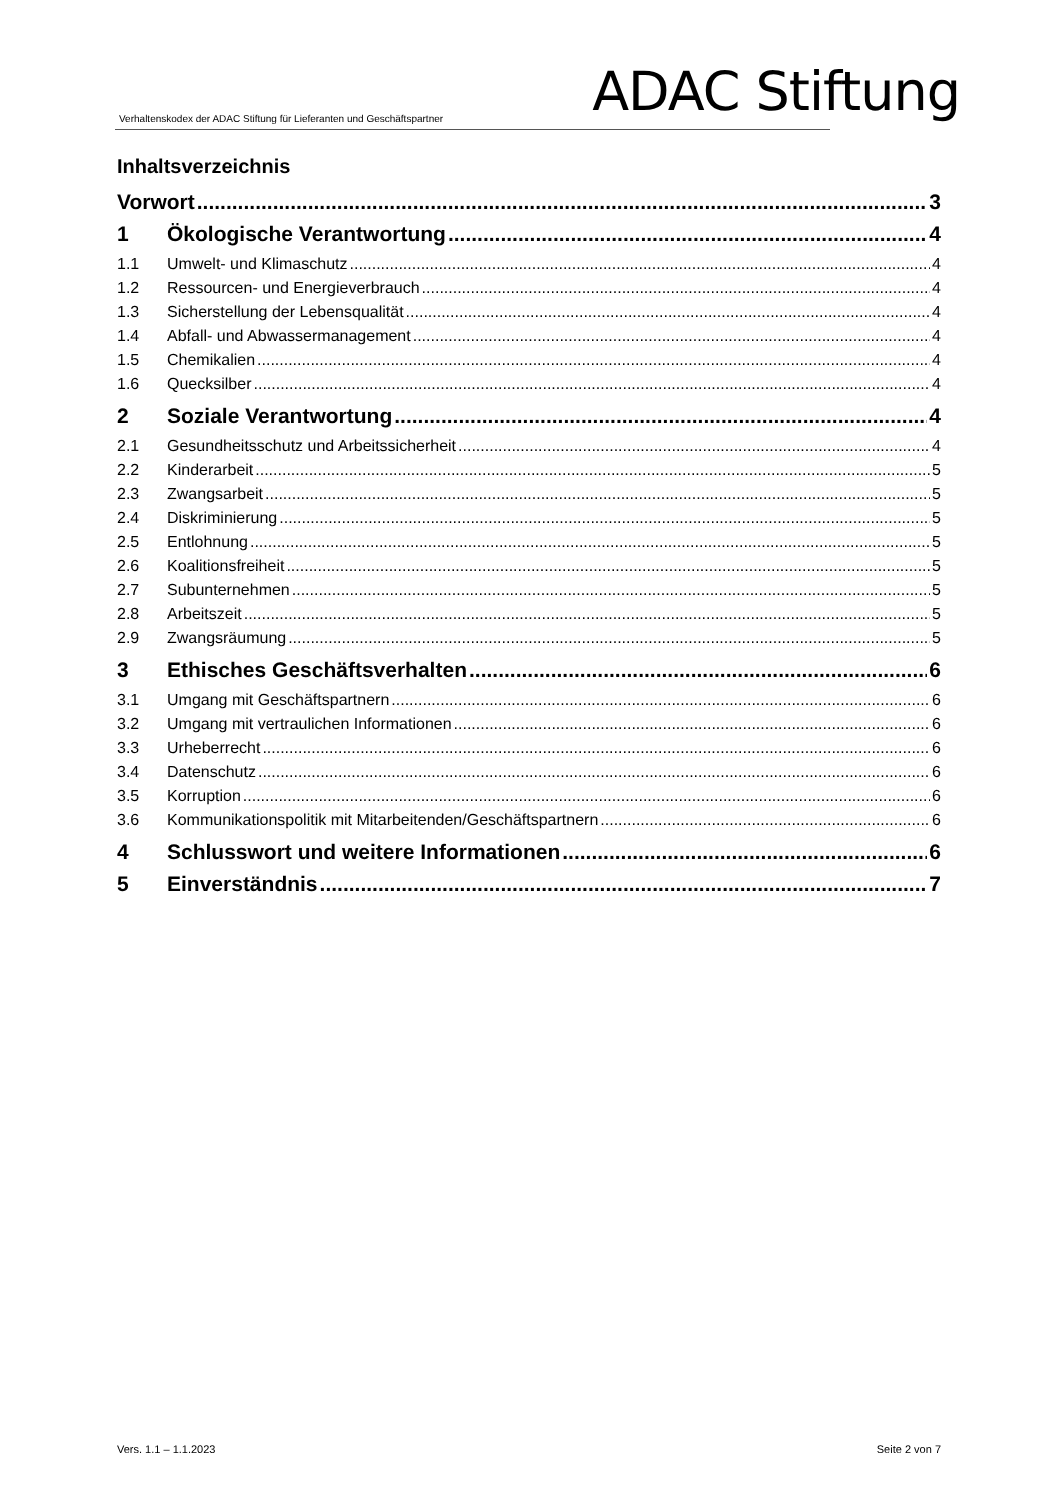Verhaltenskodex der ADAC Stiftung für Lieferanten und Geschäftspartner ADAC Stiftung
Inhaltsverzeichnis
Vorwort 3
1 Ökologische Verantwortung 4
1.1 Umwelt- und Klimaschutz 4
1.2 Ressourcen- und Energieverbrauch 4
1.3 Sicherstellung der Lebensqualität 4
1.4 Abfall- und Abwassermanagement 4
1.5 Chemikalien 4
1.6 Quecksilber 4
2 Soziale Verantwortung 4
2.1 Gesundheitsschutz und Arbeitssicherheit 4
2.2 Kinderarbeit 5
2.3 Zwangsarbeit 5
2.4 Diskriminierung 5
2.5 Entlohnung 5
2.6 Koalitionsfreiheit 5
2.7 Subunternehmen 5
2.8 Arbeitszeit 5
2.9 Zwangsräumung 5
3 Ethisches Geschäftsverhalten 6
3.1 Umgang mit Geschäftspartnern 6
3.2 Umgang mit vertraulichen Informationen 6
3.3 Urheberrecht 6
3.4 Datenschutz 6
3.5 Korruption 6
3.6 Kommunikationspolitik mit Mitarbeitenden/Geschäftspartnern 6
4 Schlusswort und weitere Informationen 6
5 Einverständnis 7
Vers. 1.1 – 1.1.2023 Seite 2 von 7